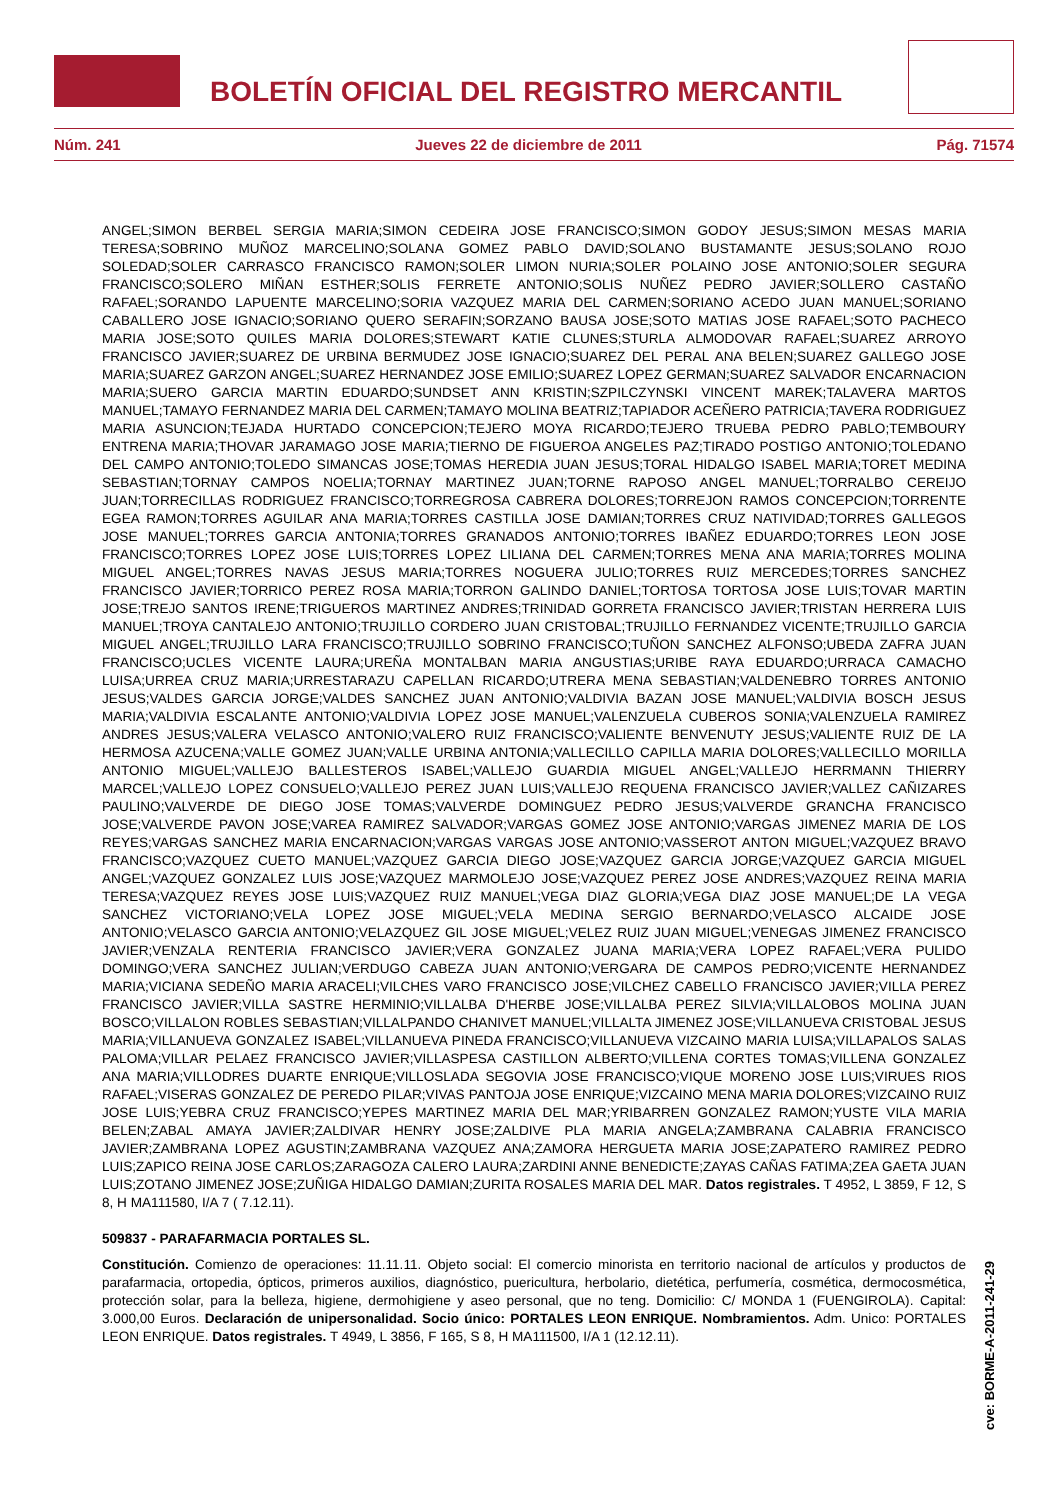BOLETÍN OFICIAL DEL REGISTRO MERCANTIL
Núm. 241 Jueves 22 de diciembre de 2011 Pág. 71574
ANGEL;SIMON BERBEL SERGIA MARIA;SIMON CEDEIRA JOSE FRANCISCO;SIMON GODOY JESUS;SIMON MESAS MARIA TERESA;SOBRINO MUÑOZ MARCELINO;SOLANA GOMEZ PABLO DAVID;SOLANO BUSTAMANTE JESUS;SOLANO ROJO SOLEDAD;SOLER CARRASCO FRANCISCO RAMON;SOLER LIMON NURIA;SOLER POLAINO JOSE ANTONIO;SOLER SEGURA FRANCISCO;SOLERO MIÑAN ESTHER;SOLIS FERRETE ANTONIO;SOLIS NUÑEZ PEDRO JAVIER;SOLLERO CASTAÑO RAFAEL;SORANDO LAPUENTE MARCELINO;SORIA VAZQUEZ MARIA DEL CARMEN;SORIANO ACEDO JUAN MANUEL;SORIANO CABALLERO JOSE IGNACIO;SORIANO QUERO SERAFIN;SORZANO BAUSA JOSE;SOTO MATIAS JOSE RAFAEL;SOTO PACHECO MARIA JOSE;SOTO QUILES MARIA DOLORES;STEWART KATIE CLUNES;STURLA ALMODOVAR RAFAEL;SUAREZ ARROYO FRANCISCO JAVIER;SUAREZ DE URBINA BERMUDEZ JOSE IGNACIO;SUAREZ DEL PERAL ANA BELEN;SUAREZ GALLEGO JOSE MARIA;SUAREZ GARZON ANGEL;SUAREZ HERNANDEZ JOSE EMILIO;SUAREZ LOPEZ GERMAN;SUAREZ SALVADOR ENCARNACION MARIA;SUERO GARCIA MARTIN EDUARDO;SUNDSET ANN KRISTIN;SZPILCZYNSKI VINCENT MAREK;TALAVERA MARTOS MANUEL;TAMAYO FERNANDEZ MARIA DEL CARMEN;TAMAYO MOLINA BEATRIZ;TAPIADOR ACEÑERO PATRICIA;TAVERA RODRIGUEZ MARIA ASUNCION;TEJADA HURTADO CONCEPCION;TEJERO MOYA RICARDO;TEJERO TRUEBA PEDRO PABLO;TEMBOURY ENTRENA MARIA;THOVAR JARAMAGO JOSE MARIA;TIERNO DE FIGUEROA ANGELES PAZ;TIRADO POSTIGO ANTONIO;TOLEDANO DEL CAMPO ANTONIO;TOLEDO SIMANCAS JOSE;TOMAS HEREDIA JUAN JESUS;TORAL HIDALGO ISABEL MARIA;TORET MEDINA SEBASTIAN;TORNAY CAMPOS NOELIA;TORNAY MARTINEZ JUAN;TORNE RAPOSO ANGEL MANUEL;TORRALBO CEREIJO JUAN;TORRECILLAS RODRIGUEZ FRANCISCO;TORREGROSA CABRERA DOLORES;TORREJON RAMOS CONCEPCION;TORRENTE EGEA RAMON;TORRES AGUILAR ANA MARIA;TORRES CASTILLA JOSE DAMIAN;TORRES CRUZ NATIVIDAD;TORRES GALLEGOS JOSE MANUEL;TORRES GARCIA ANTONIA;TORRES GRANADOS ANTONIO;TORRES IBAÑEZ EDUARDO;TORRES LEON JOSE FRANCISCO;TORRES LOPEZ JOSE LUIS;TORRES LOPEZ LILIANA DEL CARMEN;TORRES MENA ANA MARIA;TORRES MOLINA MIGUEL ANGEL;TORRES NAVAS JESUS MARIA;TORRES NOGUERA JULIO;TORRES RUIZ MERCEDES;TORRES SANCHEZ FRANCISCO JAVIER;TORRICO PEREZ ROSA MARIA;TORRON GALINDO DANIEL;TORTOSA TORTOSA JOSE LUIS;TOVAR MARTIN JOSE;TREJO SANTOS IRENE;TRIGUEROS MARTINEZ ANDRES;TRINIDAD GORRETA FRANCISCO JAVIER;TRISTAN HERRERA LUIS MANUEL;TROYA CANTALEJO ANTONIO;TRUJILLO CORDERO JUAN CRISTOBAL;TRUJILLO FERNANDEZ VICENTE;TRUJILLO GARCIA MIGUEL ANGEL;TRUJILLO LARA FRANCISCO;TRUJILLO SOBRINO FRANCISCO;TUÑON SANCHEZ ALFONSO;UBEDA ZAFRA JUAN FRANCISCO;UCLES VICENTE LAURA;UREÑA MONTALBAN MARIA ANGUSTIAS;URIBE RAYA EDUARDO;URRACA CAMACHO LUISA;URREA CRUZ MARIA;URRESTARAZU CAPELLAN RICARDO;UTRERA MENA SEBASTIAN;VALDENEBRO TORRES ANTONIO JESUS;VALDES GARCIA JORGE;VALDES SANCHEZ JUAN ANTONIO;VALDIVIA BAZAN JOSE MANUEL;VALDIVIA BOSCH JESUS MARIA;VALDIVIA ESCALANTE ANTONIO;VALDIVIA LOPEZ JOSE MANUEL;VALENZUELA CUBEROS SONIA;VALENZUELA RAMIREZ ANDRES JESUS;VALERA VELASCO ANTONIO;VALERO RUIZ FRANCISCO;VALIENTE BENVENUTY JESUS;VALIENTE RUIZ DE LA HERMOSA AZUCENA;VALLE GOMEZ JUAN;VALLE URBINA ANTONIA;VALLECILLO CAPILLA MARIA DOLORES;VALLECILLO MORILLA ANTONIO MIGUEL;VALLEJO BALLESTEROS ISABEL;VALLEJO GUARDIA MIGUEL ANGEL;VALLEJO HERRMANN THIERRY MARCEL;VALLEJO LOPEZ CONSUELO;VALLEJO PEREZ JUAN LUIS;VALLEJO REQUENA FRANCISCO JAVIER;VALLEZ CAÑIZARES PAULINO;VALVERDE DE DIEGO JOSE TOMAS;VALVERDE DOMINGUEZ PEDRO JESUS;VALVERDE GRANCHA FRANCISCO JOSE;VALVERDE PAVON JOSE;VAREA RAMIREZ SALVADOR;VARGAS GOMEZ JOSE ANTONIO;VARGAS JIMENEZ MARIA DE LOS REYES;VARGAS SANCHEZ MARIA ENCARNACION;VARGAS VARGAS JOSE ANTONIO;VASSEROT ANTON MIGUEL;VAZQUEZ BRAVO FRANCISCO;VAZQUEZ CUETO MANUEL;VAZQUEZ GARCIA DIEGO JOSE;VAZQUEZ GARCIA JORGE;VAZQUEZ GARCIA MIGUEL ANGEL;VAZQUEZ GONZALEZ LUIS JOSE;VAZQUEZ MARMOLEJO JOSE;VAZQUEZ PEREZ JOSE ANDRES;VAZQUEZ REINA MARIA TERESA;VAZQUEZ REYES JOSE LUIS;VAZQUEZ RUIZ MANUEL;VEGA DIAZ GLORIA;VEGA DIAZ JOSE MANUEL;DE LA VEGA SANCHEZ VICTORIANO;VELA LOPEZ JOSE MIGUEL;VELA MEDINA SERGIO BERNARDO;VELASCO ALCAIDE JOSE ANTONIO;VELASCO GARCIA ANTONIO;VELAZQUEZ GIL JOSE MIGUEL;VELEZ RUIZ JUAN MIGUEL;VENEGAS JIMENEZ FRANCISCO JAVIER;VENZALA RENTERIA FRANCISCO JAVIER;VERA GONZALEZ JUANA MARIA;VERA LOPEZ RAFAEL;VERA PULIDO DOMINGO;VERA SANCHEZ JULIAN;VERDUGO CABEZA JUAN ANTONIO;VERGARA DE CAMPOS PEDRO;VICENTE HERNANDEZ MARIA;VICIANA SEDEÑO MARIA ARACELI;VILCHES VARO FRANCISCO JOSE;VILCHEZ CABELLO FRANCISCO JAVIER;VILLA PEREZ FRANCISCO JAVIER;VILLA SASTRE HERMINIO;VILLALBA D'HERBE JOSE;VILLALBA PEREZ SILVIA;VILLALOBOS MOLINA JUAN BOSCO;VILLALON ROBLES SEBASTIAN;VILLALPANDO CHANIVET MANUEL;VILLALTA JIMENEZ JOSE;VILLANUEVA CRISTOBAL JESUS MARIA;VILLANUEVA GONZALEZ ISABEL;VILLANUEVA PINEDA FRANCISCO;VILLANUEVA VIZCAINO MARIA LUISA;VILLAPALOS SALAS PALOMA;VILLAR PELAEZ FRANCISCO JAVIER;VILLASPESA CASTILLON ALBERTO;VILLENA CORTES TOMAS;VILLENA GONZALEZ ANA MARIA;VILLODRES DUARTE ENRIQUE;VILLOSLADA SEGOVIA JOSE FRANCISCO;VIQUE MORENO JOSE LUIS;VIRUES RIOS RAFAEL;VISERAS GONZALEZ DE PEREDO PILAR;VIVAS PANTOJA JOSE ENRIQUE;VIZCAINO MENA MARIA DOLORES;VIZCAINO RUIZ JOSE LUIS;YEBRA CRUZ FRANCISCO;YEPES MARTINEZ MARIA DEL MAR;YRIBARREN GONZALEZ RAMON;YUSTE VILA MARIA BELEN;ZABAL AMAYA JAVIER;ZALDIVAR HENRY JOSE;ZALDIVE PLA MARIA ANGELA;ZAMBRANA CALABRIA FRANCISCO JAVIER;ZAMBRANA LOPEZ AGUSTIN;ZAMBRANA VAZQUEZ ANA;ZAMORA HERGUETA MARIA JOSE;ZAPATERO RAMIREZ PEDRO LUIS;ZAPICO REINA JOSE CARLOS;ZARAGOZA CALERO LAURA;ZARDINI ANNE BENEDICTE;ZAYAS CAÑAS FATIMA;ZEA GAETA JUAN LUIS;ZOTANO JIMENEZ JOSE;ZUÑIGA HIDALGO DAMIAN;ZURITA ROSALES MARIA DEL MAR. Datos registrales. T 4952, L 3859, F 12, S 8, H MA111580, I/A 7 ( 7.12.11).
509837 - PARAFARMACIA PORTALES SL.
Constitución. Comienzo de operaciones: 11.11.11. Objeto social: El comercio minorista en territorio nacional de artículos y productos de parafarmacia, ortopedia, ópticos, primeros auxilios, diagnóstico, puericultura, herbolario, dietética, perfumería, cosmética, dermocosmética, protección solar, para la belleza, higiene, dermohigiene y aseo personal, que no teng. Domicilio: C/ MONDA 1 (FUENGIROLA). Capital: 3.000,00 Euros. Declaración de unipersonalidad. Socio único: PORTALES LEON ENRIQUE. Nombramientos. Adm. Unico: PORTALES LEON ENRIQUE. Datos registrales. T 4949, L 3856, F 165, S 8, H MA111500, I/A 1 (12.12.11).
cve: BORME-A-2011-241-29